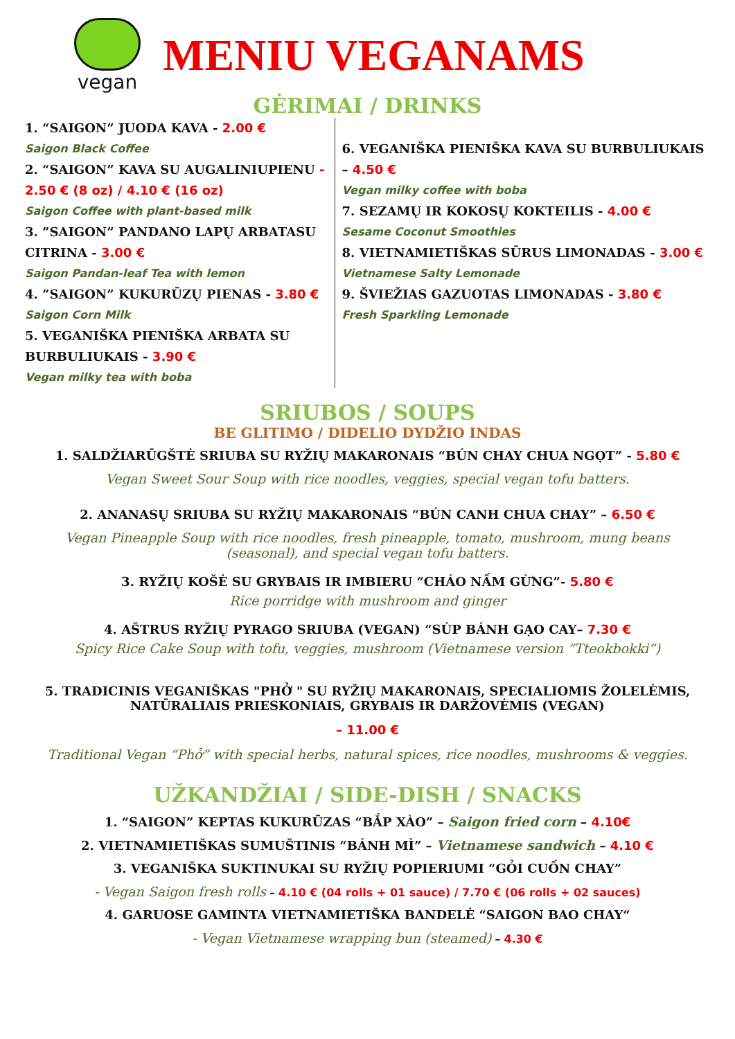vegan
MENIU VEGANAMS
GĖRIMAI / DRINKS
1. “SAIGON” JUODA KAVA - 2.00 €
Saigon Black Coffee
2. “SAIGON” KAVA SU AUGALINIUPIENU - 2.50 € (8 oz) / 4.10 € (16 oz)
Saigon Coffee with plant-based milk
3. ”SAIGON” PANDANO LAPŲ ARBATASU CITRINA - 3.00 €
Saigon Pandan-leaf Tea with lemon
4. ”SAIGON” KUKURŪZŲ PIENAS - 3.80 €
Saigon Corn Milk
5. VEGANIŠKA PIENIŠKA ARBATA SU BURBULIUKAIS - 3.90 €
Vegan milky tea with boba
6. VEGANIŠKA PIENIŠKA KAVA SU BURBULIUKAIS – 4.50 €
Vegan milky coffee with boba
7. SEZAMŲ IR KOKOSŲ KOKTEILIS - 4.00 €
Sesame Coconut Smoothies
8. VIETNAMIETIŠKAS SŪRUS LIMONADAS - 3.00 €
Vietnamese Salty Lemonade
9. ŠVIEŽIAS GAZUOTAS LIMONADAS - 3.80 €
Fresh Sparkling Lemonade
SRIUBOS / SOUPS
BE GLITIMO / DIDELIO DYDŽIO INDAS
1. SALDŽIARŪGŠTĖ SRIUBA SU RYŽIŲ MAKARONAIS “BÚN CHAY CHUA NGỌT” - 5.80 €
Vegan Sweet Sour Soup with rice noodles, veggies, special vegan tofu batters.
2. ANANASŲ SRIUBA SU RYŽIŲ MAKARONAIS “BÚN CANH CHUA CHAY” – 6.50 €
Vegan Pineapple Soup with rice noodles, fresh pineapple, tomato, mushroom, mung beans (seasonal), and special vegan tofu batters.
3. RYŽIŲ KOŠĖ SU GRYBAIS IR IMBIERU “CHÁO NẤM GỪNG”- 5.80 €
Rice porridge with mushroom and ginger
4. AŠTRUS RYŽIŲ PYRAGO SRIUBA (VEGAN) “SÚP BÁNH GẠO CAY– 7.30 €
Spicy Rice Cake Soup with tofu, veggies, mushroom (Vietnamese version “Tteokbokki”)
5. TRADICINIS VEGANIŠKAS "PHỞ " SU RYŽIŲ MAKARONAIS, SPECIALIOMIS ŽOLELĖMIS, NATŪRALIAIS PRIESKONIAIS, GRYBAIS IR DARŽOVĖMIS (VEGAN)
– 11.00 €
Traditional Vegan “Phở” with special herbs, natural spices, rice noodles, mushrooms & veggies.
UŽKANDŽIAI / SIDE-DISH / SNACKS
1. “SAIGON” KEPTAS KUKURŪZAS “BẮP XÀO” – Saigon fried corn – 4.10€
2. VIETNAMIETIŠKAS SUMUŠTINIS “BÁNH MÌ” – Vietnamese sandwich – 4.10 €
3. VEGANIŠKA SUKTINUKAI SU RYŽIŲ POPIERIUMI “GỎI CUỐN CHAY”
- Vegan Saigon fresh rolls – 4.10 € (04 rolls + 01 sauce) / 7.70 € (06 rolls + 02 sauces)
4. GARUOSE GAMINTA VIETNAMIETIŠKA BANDELĖ “SAIGON BAO CHAY“
- Vegan Vietnamese wrapping bun (steamed) – 4.30 €